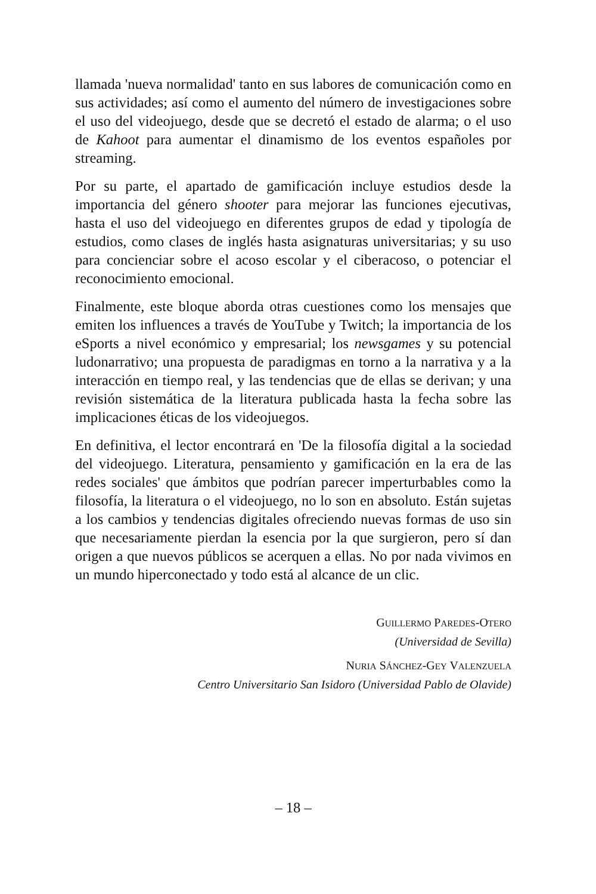llamada 'nueva normalidad' tanto en sus labores de comunicación como en sus actividades; así como el aumento del número de investigaciones sobre el uso del videojuego, desde que se decretó el estado de alarma; o el uso de Kahoot para aumentar el dinamismo de los eventos españoles por streaming.
Por su parte, el apartado de gamificación incluye estudios desde la importancia del género shooter para mejorar las funciones ejecutivas, hasta el uso del videojuego en diferentes grupos de edad y tipología de estudios, como clases de inglés hasta asignaturas universitarias; y su uso para concienciar sobre el acoso escolar y el ciberacoso, o potenciar el reconocimiento emocional.
Finalmente, este bloque aborda otras cuestiones como los mensajes que emiten los influences a través de YouTube y Twitch; la importancia de los eSports a nivel económico y empresarial; los newsgames y su potencial ludonarrativo; una propuesta de paradigmas en torno a la narrativa y a la interacción en tiempo real, y las tendencias que de ellas se derivan; y una revisión sistemática de la literatura publicada hasta la fecha sobre las implicaciones éticas de los videojuegos.
En definitiva, el lector encontrará en 'De la filosofía digital a la sociedad del videojuego. Literatura, pensamiento y gamificación en la era de las redes sociales' que ámbitos que podrían parecer imperturbables como la filosofía, la literatura o el videojuego, no lo son en absoluto. Están sujetas a los cambios y tendencias digitales ofreciendo nuevas formas de uso sin que necesariamente pierdan la esencia por la que surgieron, pero sí dan origen a que nuevos públicos se acerquen a ellas. No por nada vivimos en un mundo hiperconectado y todo está al alcance de un clic.
GUILLERMO PAREDES-OTERO
(Universidad de Sevilla)
NURIA SÁNCHEZ-GEY VALENZUELA
Centro Universitario San Isidoro (Universidad Pablo de Olavide)
– 18 –